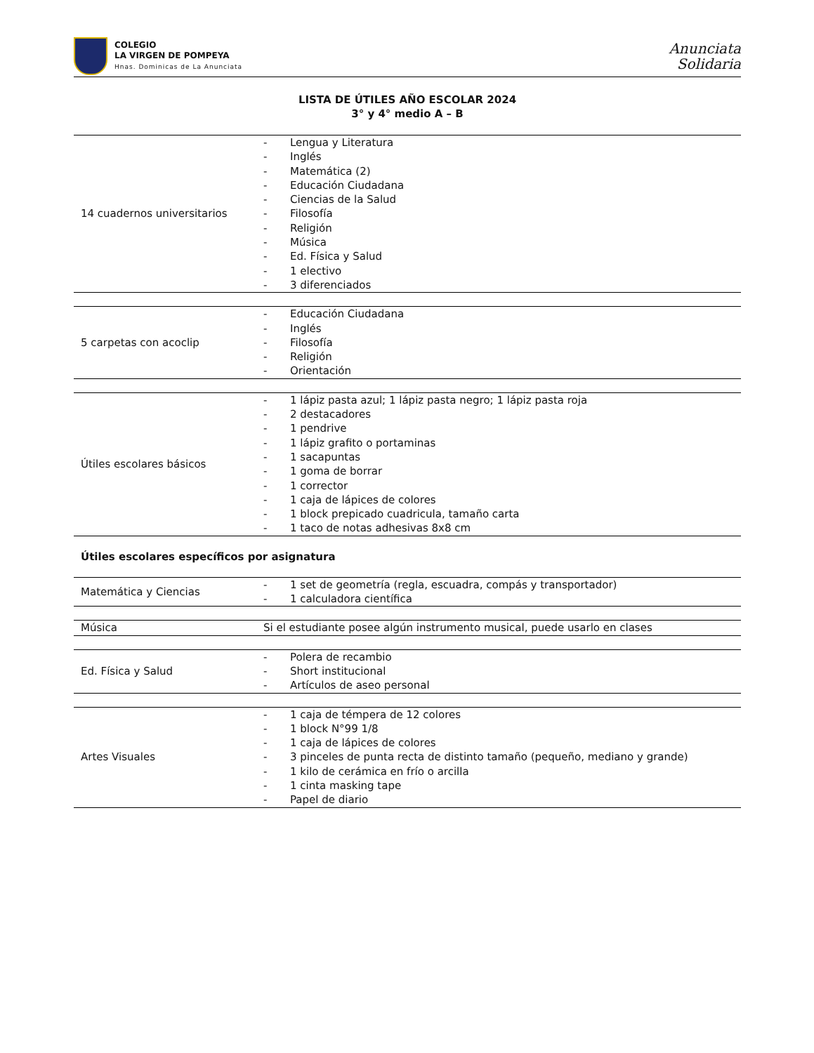COLEGIO
LA VIRGEN DE POMPEYA
Hnas. Dominicas de La Anunciata
Anunciata
Solidaria
LISTA DE ÚTILES AÑO ESCOLAR 2024
3° y 4° medio A – B
| 14 cuadernos universitarios | - Lengua y Literatura - Inglés - Matemática (2) - Educación Ciudadana - Ciencias de la Salud - Filosofía - Religión - Música - Ed. Física y Salud - 1 electivo - 3 diferenciados |
| 5 carpetas con acoclip | - Educación Ciudadana - Inglés - Filosofía - Religión - Orientación |
| Útiles escolares básicos | - 1 lápiz pasta azul; 1 lápiz pasta negro; 1 lápiz pasta roja - 2 destacadores - 1 pendrive - 1 lápiz grafito o portaminas - 1 sacapuntas - 1 goma de borrar - 1 corrector - 1 caja de lápices de colores - 1 block prepicado cuadricula, tamaño carta - 1 taco de notas adhesivas 8x8 cm |
Útiles escolares específicos por asignatura
| Matemática y Ciencias | - 1 set de geometría (regla, escuadra, compás y transportador) - 1 calculadora científica |
| Música | Si el estudiante posee algún instrumento musical, puede usarlo en clases |
| Ed. Física y Salud | - Polera de recambio - Short institucional - Artículos de aseo personal |
| Artes Visuales | - 1 caja de témpera de 12 colores - 1 block N°99 1/8 - 1 caja de lápices de colores - 3 pinceles de punta recta de distinto tamaño (pequeño, mediano y grande) - 1 kilo de cerámica en frío o arcilla - 1 cinta masking tape - Papel de diario |